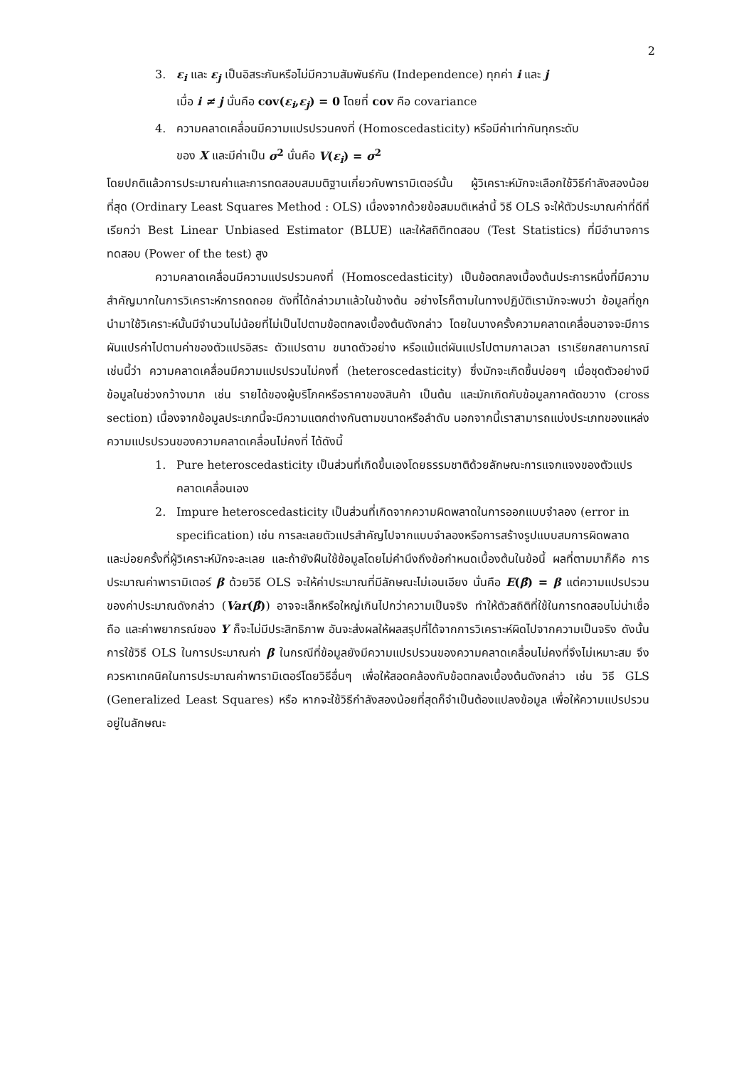2
3. ε<sub>i</sub> และ ε<sub>j</sub> เป็นอิสระกันหรือไม่มีความสัมพันธ์กัน (Independence) ทุกค่า i และ j
เมื่อ i ≠ j นั่นคือ cov(ε<sub>i</sub>,ε<sub>j</sub>) = 0 โดยที่ cov คือ covariance
4. ความคลาดเคลื่อนมีความแปรปรวนคงที่ (Homoscedasticity) หรือมีค่าเท่ากันทุกระดับ
ของ X และมีค่าเป็น σ<sup>2</sup> นั่นคือ V(ε<sub>i</sub>) = σ<sup>2</sup>
โดยปกติแล้วการประมาณค่าและการทดสอบสมมติฐานเกี่ยวกับพารามิเตอร์นั้น ผู้วิเคราะห์มักจะเลือกใช้วิธีกำลังสองน้อยที่สุด (Ordinary Least Squares Method : OLS) เนื่องจากด้วยข้อสมมติเหล่านี้ วิธี OLS จะให้ตัวประมาณค่าที่ดีที่เรียกว่า Best Linear Unbiased Estimator (BLUE) และให้สถิติทดสอบ (Test Statistics) ที่มีอำนาจการทดสอบ (Power of the test) สูง
ความคลาดเคลื่อนมีความแปรปรวนคงที่ (Homoscedasticity) เป็นข้อตกลงเบื้องต้นประการหนึ่งที่มีความสำคัญมากในการวิเคราะห์การถดถอย ดังที่ได้กล่าวมาแล้วในข้างต้น อย่างไรก็ตามในทางปฏิบัติเรามักจะพบว่า ข้อมูลที่ถูกนำมาใช้วิเคราะห์นั้นมีจำนวนไม่น้อยที่ไม่เป็นไปตามข้อตกลงเบื้องต้นดังกล่าว โดยในบางครั้งความคลาดเคลื่อนอาจจะมีการผันแปรค่าไปตามค่าของตัวแปรอิสระ ตัวแปรตาม ขนาดตัวอย่าง หรือแม้แต่ผันแปรไปตามกาลเวลา เราเรียกสถานการณ์เช่นนี้ว่า ความคลาดเคลื่อนมีความแปรปรวนไม่คงที่ (heteroscedasticity) ซึ่งมักจะเกิดขึ้นบ่อยๆ เมื่อชุดตัวอย่างมีข้อมูลในช่วงกว้างมาก เช่น รายได้ของผู้บริโภคหรือราคาของสินค้า เป็นต้น และมักเกิดกับข้อมูลภาคตัดขวาง (cross section) เนื่องจากข้อมูลประเภทนี้จะมีความแตกต่างกันตามขนาดหรือลำดับ นอกจากนี้เราสามารถแบ่งประเภทของแหล่งความแปรปรวนของความคลาดเคลื่อนไม่คงที่ ได้ดังนี้
1. Pure heteroscedasticity เป็นส่วนที่เกิดขึ้นเองโดยธรรมชาติด้วยลักษณะการแจกแจงของตัวแปรคลาดเคลื่อนเอง
2. Impure heteroscedasticity เป็นส่วนที่เกิดจากความผิดพลาดในการออกแบบจำลอง (error in specification) เช่น การละเลยตัวแปรสำคัญไปจากแบบจำลองหรือการสร้างรูปแบบสมการผิดพลาด
และบ่อยครั้งที่ผู้วิเคราะห์มักจะละเลย และถ้ายังฝืนใช้ข้อมูลโดยไม่คำนึงถึงข้อกำหนดเบื้องต้นในข้อนี้ ผลที่ตามมาก็คือ การประมาณค่าพารามิเตอร์ β ด้วยวิธี OLS จะให้ค่าประมาณที่มีลักษณะไม่เอนเอียง นั่นคือ E(β̂) = β แต่ความแปรปรวนของค่าประมาณดังกล่าว (Var(β̂)) อาจจะเล็กหรือใหญ่เกินไปกว่าความเป็นจริง ทำให้ตัวสถิติที่ใช้ในการทดสอบไม่น่าเชื่อถือ และค่าพยากรณ์ของ Y ก็จะไม่มีประสิทธิภาพ อันจะส่งผลให้ผลสรุปที่ได้จากการวิเคราะห์ผิดไปจากความเป็นจริง ดังนั้น การใช้วิธี OLS ในการประมาณค่า β ในกรณีที่ข้อมูลยังมีความแปรปรวนของความคลาดเคลื่อนไม่คงที่จึงไม่เหมาะสม จึงควรหาเทคนิคในการประมาณค่าพารามิเตอร์โดยวิธีอื่นๆ เพื่อให้สอดคล้องกับข้อตกลงเบื้องต้นดังกล่าว เช่น วิธี GLS (Generalized Least Squares) หรือ หากจะใช้วิธีกำลังสองน้อยที่สุดก็จำเป็นต้องแปลงข้อมูล เพื่อให้ความแปรปรวนอยู่ในลักษณะ